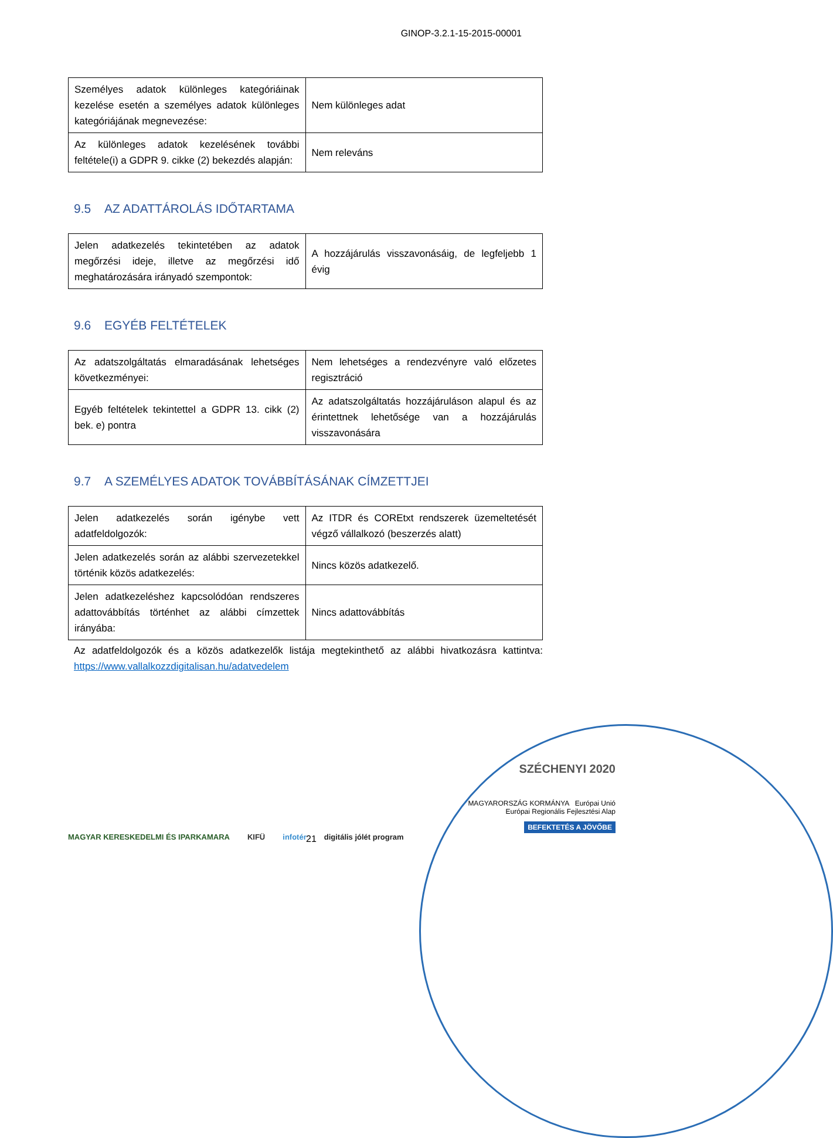GINOP-3.2.1-15-2015-00001
| Személyes adatok különleges kategóriáinak kezelése esetén a személyes adatok különleges kategóriájának megnevezése: | Nem különleges adat |
| Az különleges adatok kezelésének további feltétele(i) a GDPR 9. cikke (2) bekezdés alapján: | Nem releváns |
9.5 AZ ADATTÁROLÁS IDŐTARTAMA
| Jelen adatkezelés tekintetében az adatok megőrzési ideje, illetve az megőrzési idő meghatározására irányadó szempontok: | A hozzájárulás visszavonásáig, de legfeljebb 1 évig |
9.6 EGYÉB FELTÉTELEK
| Az adatszolgáltatás elmaradásának lehetséges következményei: | Nem lehetséges a rendezvényre való előzetes regisztráció |
| Egyéb feltételek tekintettel a GDPR 13. cikk (2) bek. e) pontra | Az adatszolgáltatás hozzájáruláson alapul és az érintettnek lehetősége van a hozzájárulás visszavonására |
9.7 A SZEMÉLYES ADATOK TOVÁBBÍTÁSÁNAK CÍMZETTJEI
| Jelen adatkezelés során igénybe vett adatfeldolgozók: | Az ITDR és COREtxt rendszerek üzemeltetését végző vállalkozó (beszerzés alatt) |
| Jelen adatkezelés során az alábbi szervezetekkel történik közös adatkezelés: | Nincs közös adatkezelő. |
| Jelen adatkezeléshez kapcsolódóan rendszeres adattovábbítás történhet az alábbi címzettek irányába: | Nincs adattovábbítás |
Az adatfeldolgozók és a közös adatkezelők listája megtekinthető az alábbi hivatkozásra kattintva: https://www.vallalkozzdigitalisan.hu/adatvedelem
21
MAGYAR KERESKEDELMI ÉS IPARKAMARA KIFÜ infotér digitális jólét program
SZÉCHENYI 2020
MAGYARORSZÁG KORMÁNYA Európai Unió Európai Regionális Fejlesztési Alap
BEFEKTETÉS A JÖVŐBE